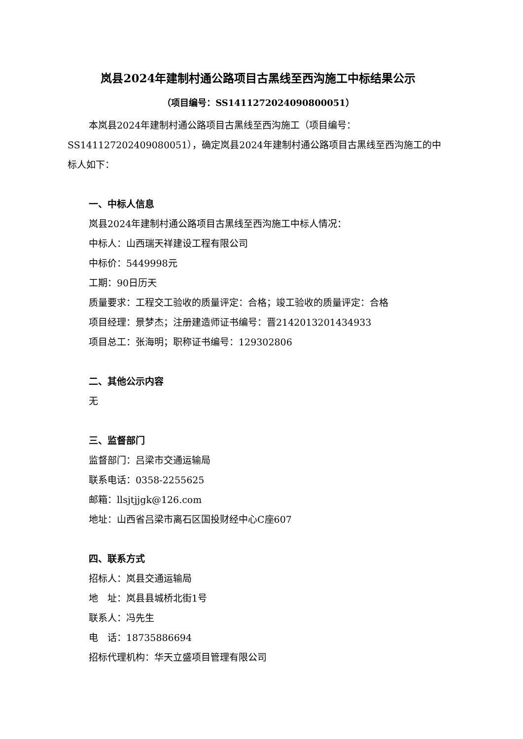岚县2024年建制村通公路项目古黑线至西沟施工中标结果公示
（项目编号：SS1411272024090800051）
本岚县2024年建制村通公路项目古黑线至西沟施工（项目编号：SS141127202409080051），确定岚县2024年建制村通公路项目古黑线至西沟施工的中标人如下：
一、中标人信息
岚县2024年建制村通公路项目古黑线至西沟施工中标人情况：
中标人：山西瑞天祥建设工程有限公司
中标价：5449998元
工期：90日历天
质量要求：工程交工验收的质量评定：合格；竣工验收的质量评定：合格
项目经理：景梦杰；注册建造师证书编号：晋2142013201434933
项目总工：张海明；职称证书编号：129302806
二、其他公示内容
无
三、监督部门
监督部门：吕梁市交通运输局
联系电话：0358-2255625
邮箱：llsjtjjgk@126.com
地址：山西省吕梁市离石区国投财经中心C座607
四、联系方式
招标人：岚县交通运输局
地　址：岚县县城桥北街1号
联系人：冯先生
电　话：18735886694
招标代理机构：华天立盛项目管理有限公司